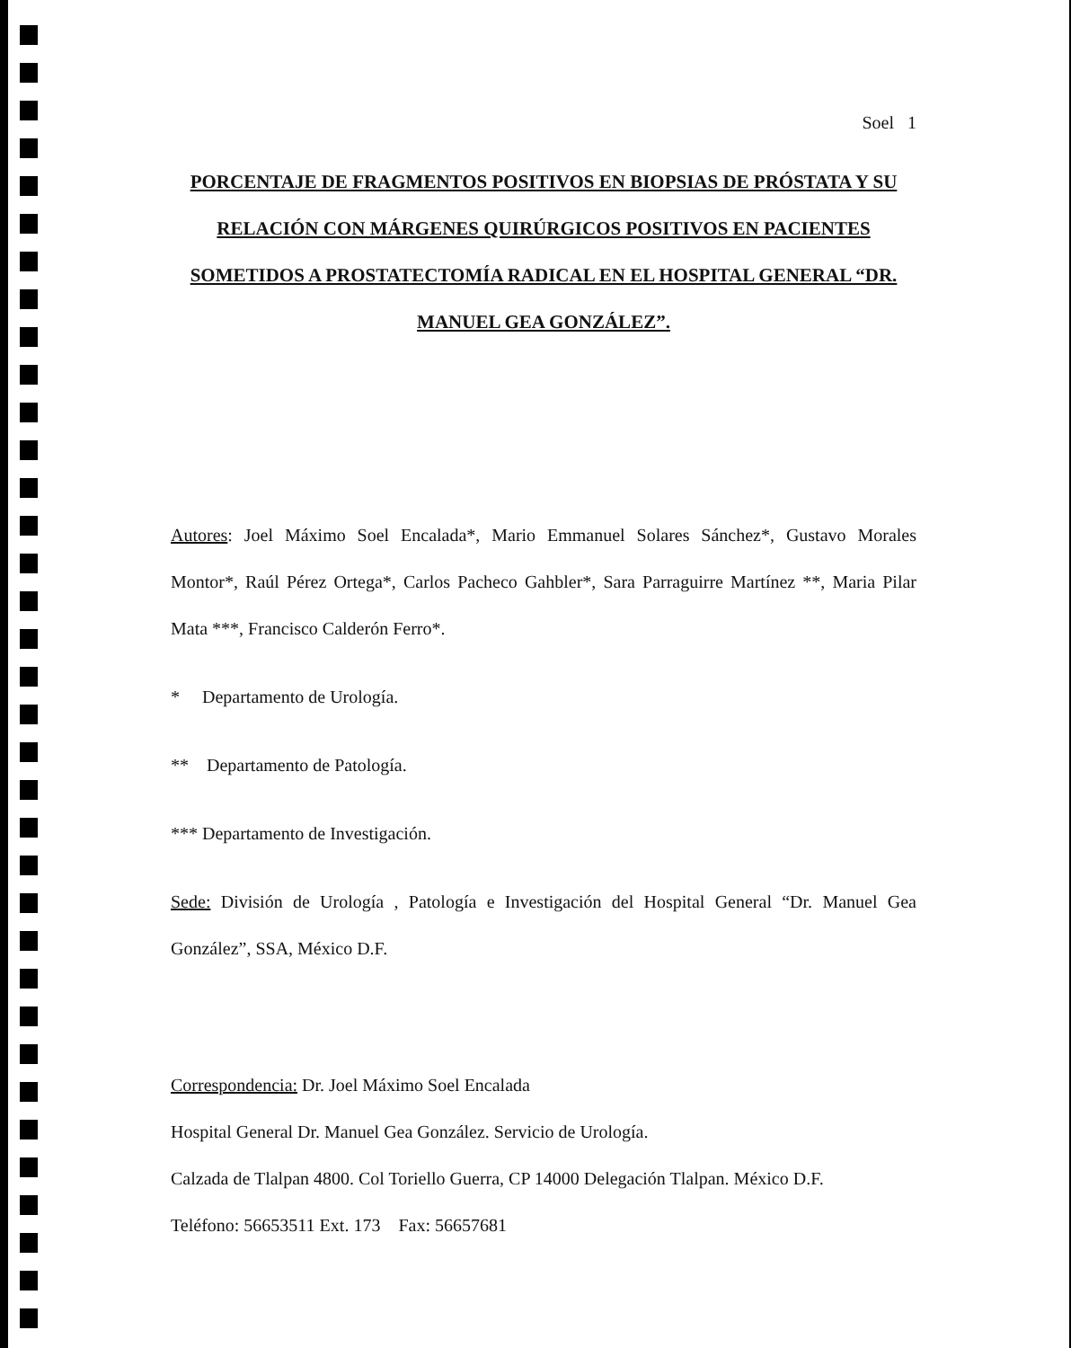Soel 1
PORCENTAJE DE FRAGMENTOS POSITIVOS EN BIOPSIAS DE PRÓSTATA Y SU RELACIÓN CON MÁRGENES QUIRÚRGICOS POSITIVOS EN PACIENTES SOMETIDOS A PROSTATECTOMÍA RADICAL EN EL HOSPITAL GENERAL “DR. MANUEL GEA GONZÁLEZ”.
Autores: Joel Máximo Soel Encalada*, Mario Emmanuel Solares Sánchez*, Gustavo Morales Montor*, Raúl Pérez Ortega*, Carlos Pacheco Gahbler*, Sara Parraguirre Martínez **, Maria Pilar Mata ***, Francisco Calderón Ferro*.
* Departamento de Urología.
** Departamento de Patología.
*** Departamento de Investigación.
Sede: División de Urología , Patología e Investigación del Hospital General “Dr. Manuel Gea González”, SSA, México D.F.
Correspondencia: Dr. Joel Máximo Soel Encalada
Hospital General Dr. Manuel Gea González. Servicio de Urología.
Calzada de Tlalpan 4800. Col Toriello Guerra, CP 14000 Delegación Tlalpan. México D.F.
Teléfono: 56653511 Ext. 173 Fax: 56657681